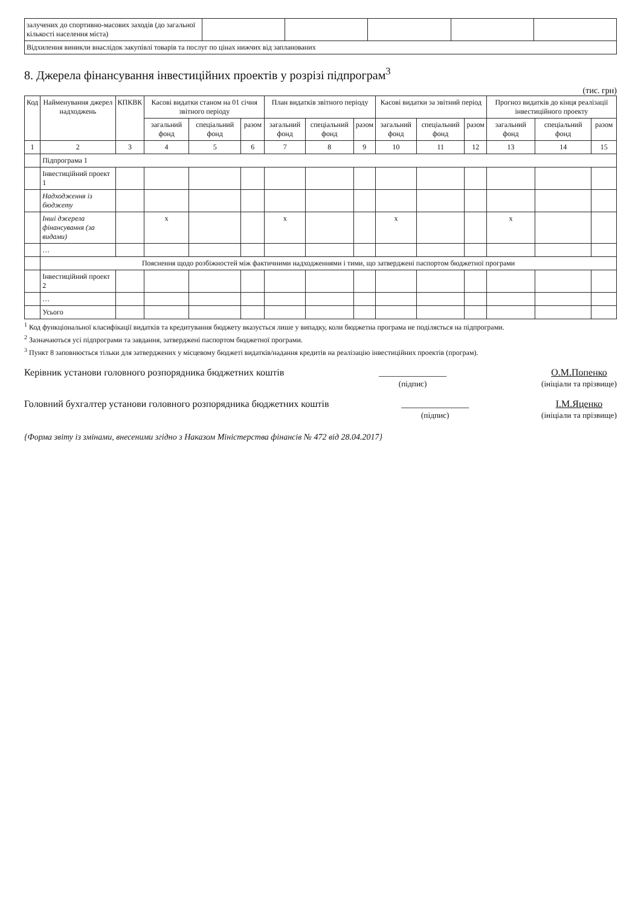| залучених до спортивно-масових заходів (до загальної кількості населення міста) | | | | | |
| Відхилення виникли внаслідок закупівлі товарів та послуг по цінах нижчих від запланованих | | | | | |
8. Джерела фінансування інвестиційних проектів у розрізі підпрограм<sup>3</sup>
(тис. грн)
| Код | Найменування джерел надходжень | КПКВК | Касові видатки станом на 01 січня звітного періоду | | | План видатків звітного періоду | | | Касові видатки за звітний період | | | Прогноз видатків до кінця реалізації інвестиційного проекту | | |
| --- | --- | --- | --- | --- | --- | --- | --- | --- | --- | --- | --- | --- | --- | --- |
| | | | загальний фонд | спеціальний фонд | разом | загальний фонд | спеціальний фонд | разом | загальний фонд | спеціальний фонд | разом | загальний фонд | спеціальний фонд | разом |
| 1 | 2 | 3 | 4 | 5 | 6 | 7 | 8 | 9 | 10 | 11 | 12 | 13 | 14 | 15 |
| | Підпрограма 1 | | | | | | | | | | | | | |
| | Інвестиційний проект 1 | | | | | | | | | | | | | |
| | Надходження із бюджету | | | | | | | | | | | | | |
| | Інші джерела фінансування (за видами) | | x | | | x | | | x | | | x | | |
| | … | | | | | | | | | | | | | |
| | Пояснення щодо розбіжностей між фактичними надходженнями і тими, що затверджені паспортом бюджетної програми | | | | | | | | | | | | | |
| | Інвестиційний проект 2 | | | | | | | | | | | | | |
| | … | | | | | | | | | | | | | |
| | Усього | | | | | | | | | | | | | |
<sup>1</sup> Код функціональної класифікації видатків та кредитування бюджету вказується лише у випадку, коли бюджетна програма не поділяється на підпрограми.
<sup>2</sup> Зазначаються усі підпрограми та завдання, затверджені паспортом бюджетної програми.
<sup>3</sup> Пункт 8 заповнюється тільки для затверджених у місцевому бюджеті видатків/надання кредитів на реалізацію інвестиційних проектів (програм).
Керівник установи головного розпорядника бюджетних коштів
______________
(підпис)
О.М.Попенко
(ініціали та прізвище)
Головний бухгалтер установи головного розпорядника бюджетних коштів
______________
(підпис)
І.М.Яценко
(ініціали та прізвище)
{Форма звіту із змінами, внесеними згідно з Наказом Міністерства фінансів № 472 від 28.04.2017}